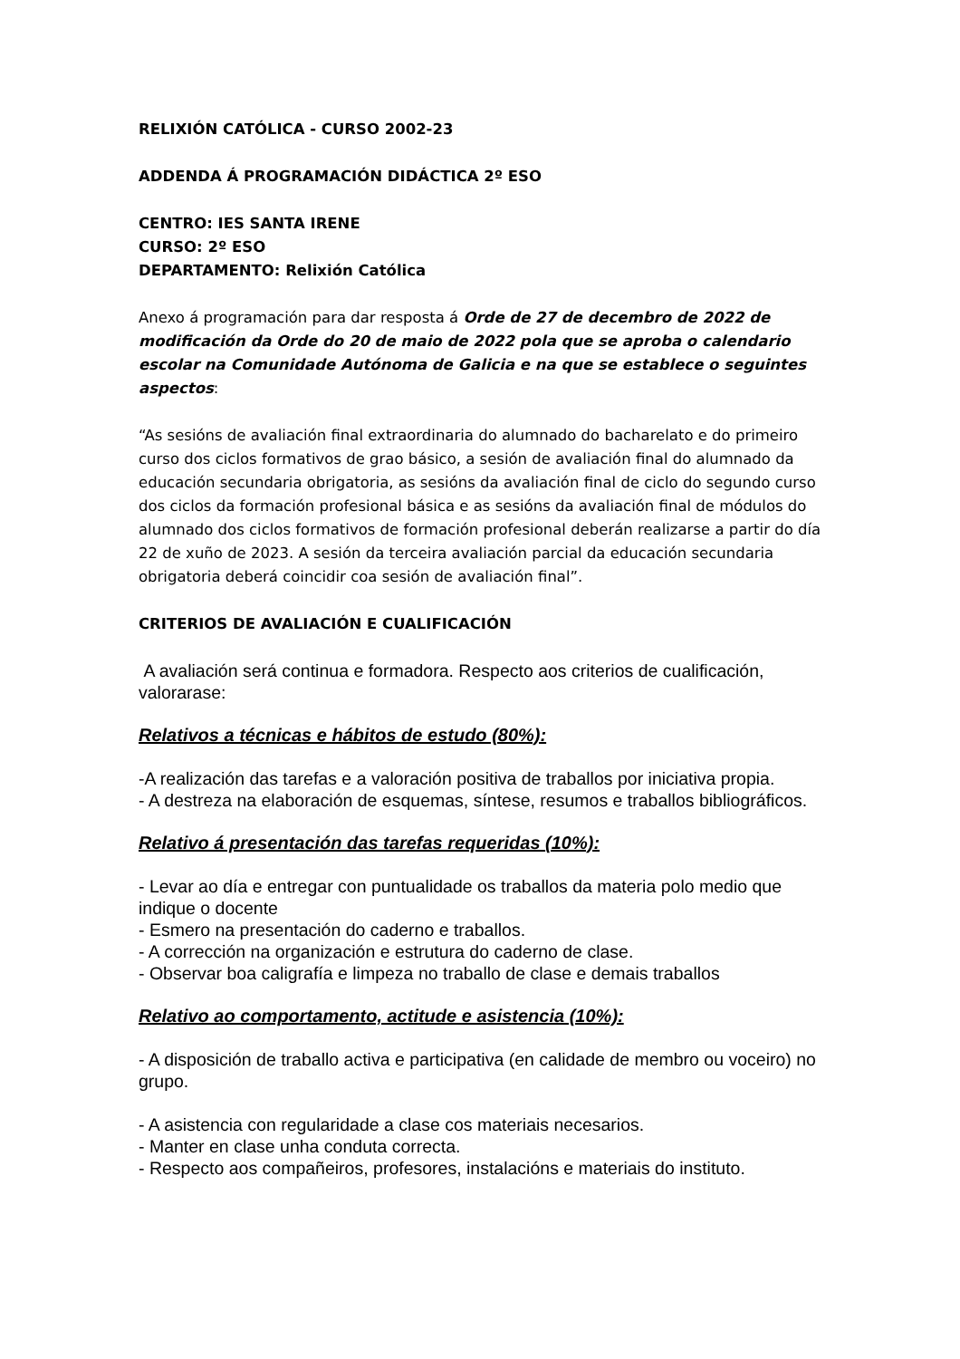RELIXIÓN CATÓLICA - CURSO 2002-23
ADDENDA Á PROGRAMACIÓN DIDÁCTICA 2º ESO
CENTRO: IES SANTA IRENE
CURSO: 2º ESO
DEPARTAMENTO: Relixión Católica
Anexo á programación para dar resposta á Orde de 27 de decembro de 2022 de modificación da Orde do 20 de maio de 2022 pola que se aproba o calendario escolar na Comunidade Autónoma de Galicia e na que se establece o seguintes aspectos:
“As sesións de avaliación final extraordinaria do alumnado do bacharelato e do primeiro curso dos ciclos formativos de grao básico, a sesión de avaliación final do alumnado da educación secundaria obrigatoria, as sesións da avaliación final de ciclo do segundo curso dos ciclos da formación profesional básica e as sesións da avaliación final de módulos do alumnado dos ciclos formativos de formación profesional deberán realizarse a partir do día 22 de xuño de 2023. A sesión da terceira avaliación parcial da educación secundaria obrigatoria deberá coincidir coa sesión de avaliación final”.
CRITERIOS DE AVALIACIÓN E CUALIFICACIÓN
A avaliación será continua e formadora. Respecto aos criterios de cualificación, valorarase:
Relativos a técnicas e hábitos de estudo (80%):
-A realización das tarefas e a valoración positiva de traballos por iniciativa propia.
- A destreza na elaboración de esquemas, síntese, resumos e traballos bibliográficos.
Relativo á presentación das tarefas requeridas (10%):
- Levar ao día e entregar con puntualidade os traballos da materia polo medio que indique o docente
- Esmero na presentación do caderno e traballos.
- A corrección na organización e estrutura do caderno de clase.
- Observar boa caligrafía e limpeza no traballo de clase e demais traballos
Relativo ao comportamento, actitude e asistencia (10%):
- A disposición de traballo activa e participativa (en calidade de membro ou voceiro) no grupo.
- A asistencia con regularidade a clase cos materiais necesarios.
- Manter en clase unha conduta correcta.
- Respecto aos compañeiros, profesores, instalacións e materiais do instituto.